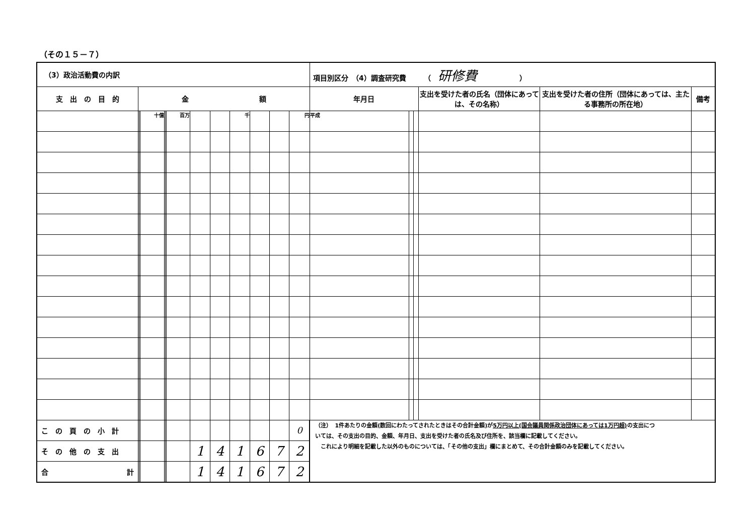（その１５－７）
| （3）政治活動費の内訳 | | | | | | | | | | | | | 項目別区分 （4）調査研究費 （ 研修費 ） | | | | | |
| 支 出 の 目 的 | 金 額 | | | | | | | | | | | | 年月日 | | | 支出を受けた者の氏名（団体にあっては、その名称） | 支出を受けた者の住所（団体にあっては、主たる事務所の所在地） | 備考 |
| | | | 十億 | | | 百万 | | | 千 | | | 円 | 平成 | | | | | |
| こ の 頁 の 小 計 | | | | | | | | | | | | 0 | （注） 1件あたりの金額(数回にわたってされたときはその合計金額)が 5万円以上(国会議員関係政治団体にあっては1万円超) の支出については、その支出の目的、金額、年月日、支出を受けた者の氏名及び住所を、該当欄に記載してください。 これにより明細を記載した以外のものについては、「その他の支出」欄にまとめて、その合計金額のみを記載してください。 | | | | | |
| そ の 他 の 支 出 | | | | | | | 1 | 4 | 1 | 6 | 7 | 2 | | | | | | |
| 合 計 | | | | | | | 1 | 4 | 1 | 6 | 7 | 2 | | | | | | |